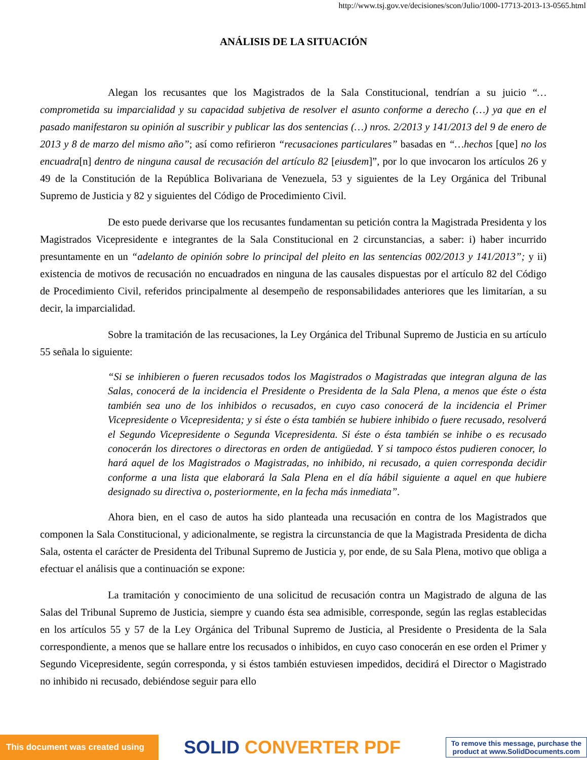http://www.tsj.gov.ve/decisiones/scon/Julio/1000-17713-2013-13-0565.html
ANÁLISIS DE LA SITUACIÓN
Alegan los recusantes que los Magistrados de la Sala Constitucional, tendrían a su juicio “…comprometida su imparcialidad y su capacidad subjetiva de resolver el asunto conforme a derecho (…) ya que en el pasado manifestaron su opinión al suscribir y publicar las dos sentencias (…) nros. 2/2013 y 141/2013 del 9 de enero de 2013 y 8 de marzo del mismo año”; así como refirieron “recusaciones particulares” basadas en “…hechos [que] no los encuadra[n] dentro de ninguna causal de recusación del artículo 82 [eiusdem]”, por lo que invocaron los artículos 26 y 49 de la Constitución de la República Bolivariana de Venezuela, 53 y siguientes de la Ley Orgánica del Tribunal Supremo de Justicia y 82 y siguientes del Código de Procedimiento Civil.
De esto puede derivarse que los recusantes fundamentan su petición contra la Magistrada Presidenta y los Magistrados Vicepresidente e integrantes de la Sala Constitucional en 2 circunstancias, a saber: i) haber incurrido presuntamente en un “adelanto de opinión sobre lo principal del pleito en las sentencias 002/2013 y 141/2013”; y ii) existencia de motivos de recusación no encuadrados en ninguna de las causales dispuestas por el artículo 82 del Código de Procedimiento Civil, referidos principalmente al desempeño de responsabilidades anteriores que les limitarían, a su decir, la imparcialidad.
Sobre la tramitación de las recusaciones, la Ley Orgánica del Tribunal Supremo de Justicia en su artículo 55 señala lo siguiente:
“Si se inhibieren o fueren recusados todos los Magistrados o Magistradas que integran alguna de las Salas, conocerá de la incidencia el Presidente o Presidenta de la Sala Plena, a menos que éste o ésta también sea uno de los inhibidos o recusados, en cuyo caso conocerá de la incidencia el Primer Vicepresidente o Vicepresidenta; y si éste o ésta también se hubiere inhibido o fuere recusado, resolverá el Segundo Vicepresidente o Segunda Vicepresidenta. Si éste o ésta también se inhibe o es recusado conocerán los directores o directoras en orden de antigüedad. Y si tampoco éstos pudieren conocer, lo hará aquel de los Magistrados o Magistradas, no inhibido, ni recusado, a quien corresponda decidir conforme a una lista que elaborará la Sala Plena en el día hábil siguiente a aquel en que hubiere designado su directiva o, posteriormente, en la fecha más inmediata”.
Ahora bien, en el caso de autos ha sido planteada una recusación en contra de los Magistrados que componen la Sala Constitucional, y adicionalmente, se registra la circunstancia de que la Magistrada Presidenta de dicha Sala, ostenta el carácter de Presidenta del Tribunal Supremo de Justicia y, por ende, de su Sala Plena, motivo que obliga a efectuar el análisis que a continuación se expone:
La tramitación y conocimiento de una solicitud de recusación contra un Magistrado de alguna de las Salas del Tribunal Supremo de Justicia, siempre y cuando ésta sea admisible, corresponde, según las reglas establecidas en los artículos 55 y 57 de la Ley Orgánica del Tribunal Supremo de Justicia, al Presidente o Presidenta de la Sala correspondiente, a menos que se hallare entre los recusados o inhibidos, en cuyo caso conocerán en ese orden el Primer y Segundo Vicepresidente, según corresponda, y si éstos también estuviesen impedidos, decidirá el Director o Magistrado no inhibido ni recusado, debiéndose seguir para ello
This document was created using
SOLID CONVERTER PDF
To remove this message, purchase the
product at www.SolidDocuments.com